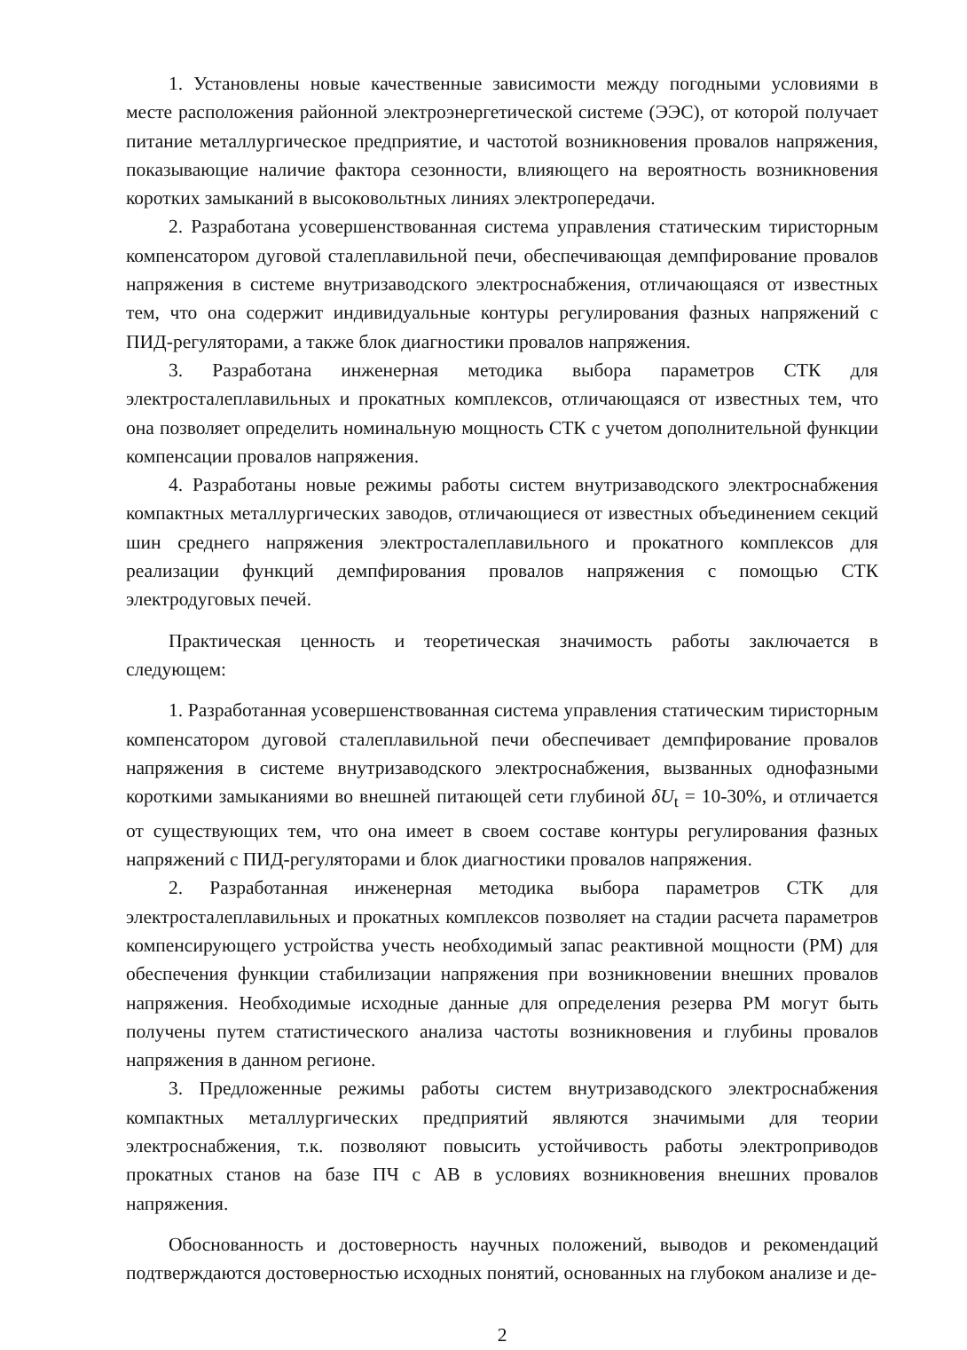1. Установлены новые качественные зависимости между погодными условиями в месте расположения районной электроэнергетической системе (ЭЭС), от которой получает питание металлургическое предприятие, и частотой возникновения провалов напряжения, показывающие наличие фактора сезонности, влияющего на вероятность возникновения коротких замыканий в высоковольтных линиях электропередачи.
2. Разработана усовершенствованная система управления статическим тиристорным компенсатором дуговой сталеплавильной печи, обеспечивающая демпфирование провалов напряжения в системе внутризаводского электроснабжения, отличающаяся от известных тем, что она содержит индивидуальные контуры регулирования фазных напряжений с ПИД-регуляторами, а также блок диагностики провалов напряжения.
3. Разработана инженерная методика выбора параметров СТК для электросталеплавильных и прокатных комплексов, отличающаяся от известных тем, что она позволяет определить номинальную мощность СТК с учетом дополнительной функции компенсации провалов напряжения.
4. Разработаны новые режимы работы систем внутризаводского электроснабжения компактных металлургических заводов, отличающиеся от известных объединением секций шин среднего напряжения электросталеплавильного и прокатного комплексов для реализации функций демпфирования провалов напряжения с помощью СТК электродуговых печей.
Практическая ценность и теоретическая значимость работы заключается в следующем:
1. Разработанная усовершенствованная система управления статическим тиристорным компенсатором дуговой сталеплавильной печи обеспечивает демпфирование провалов напряжения в системе внутризаводского электроснабжения, вызванных однофазными короткими замыканиями во внешней питающей сети глубиной δU<sub>t</sub> = 10-30%, и отличается от существующих тем, что она имеет в своем составе контуры регулирования фазных напряжений с ПИД-регуляторами и блок диагностики провалов напряжения.
2. Разработанная инженерная методика выбора параметров СТК для электросталеплавильных и прокатных комплексов позволяет на стадии расчета параметров компенсирующего устройства учесть необходимый запас реактивной мощности (РМ) для обеспечения функции стабилизации напряжения при возникновении внешних провалов напряжения. Необходимые исходные данные для определения резерва РМ могут быть получены путем статистического анализа частоты возникновения и глубины провалов напряжения в данном регионе.
3. Предложенные режимы работы систем внутризаводского электроснабжения компактных металлургических предприятий являются значимыми для теории электроснабжения, т.к. позволяют повысить устойчивость работы электроприводов прокатных станов на базе ПЧ с АВ в условиях возникновения внешних провалов напряжения.
Обоснованность и достоверность научных положений, выводов и рекомендаций подтверждаются достоверностью исходных понятий, основанных на глубоком анализе и де-
2